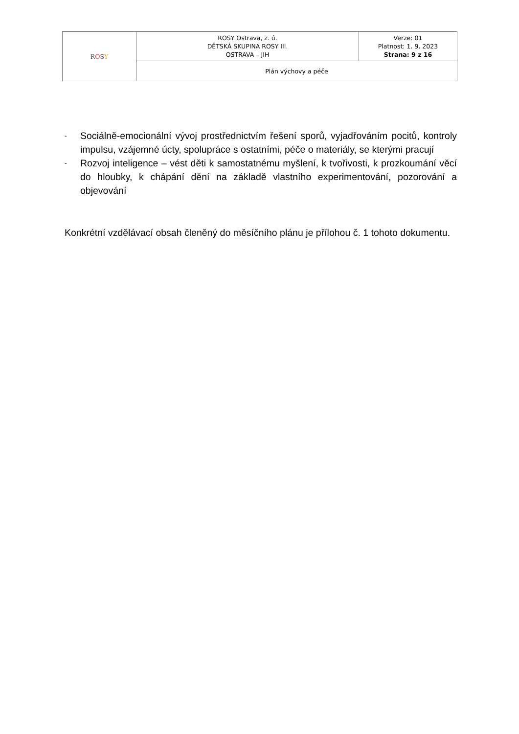| R O S Y | ROSY Ostrava, z. ú. DĚTSKÁ SKUPINA ROSY III. OSTRAVA – JIH | Verze: 01 Platnost: 1. 9. 2023 Strana: 9 z 16 |
| | Plán výchovy a péče | |
- Sociálně-emocionální vývoj prostřednictvím řešení sporů, vyjadřováním pocitů, kontroly impulsu, vzájemné úcty, spolupráce s ostatními, péče o materiály, se kterými pracují
- Rozvoj inteligence – vést děti k samostatnému myšlení, k tvořivosti, k prozkoumání věcí do hloubky, k chápání dění na základě vlastního experimentování, pozorování a objevování
Konkrétní vzdělávací obsah členěný do měsíčního plánu je přílohou č. 1 tohoto dokumentu.